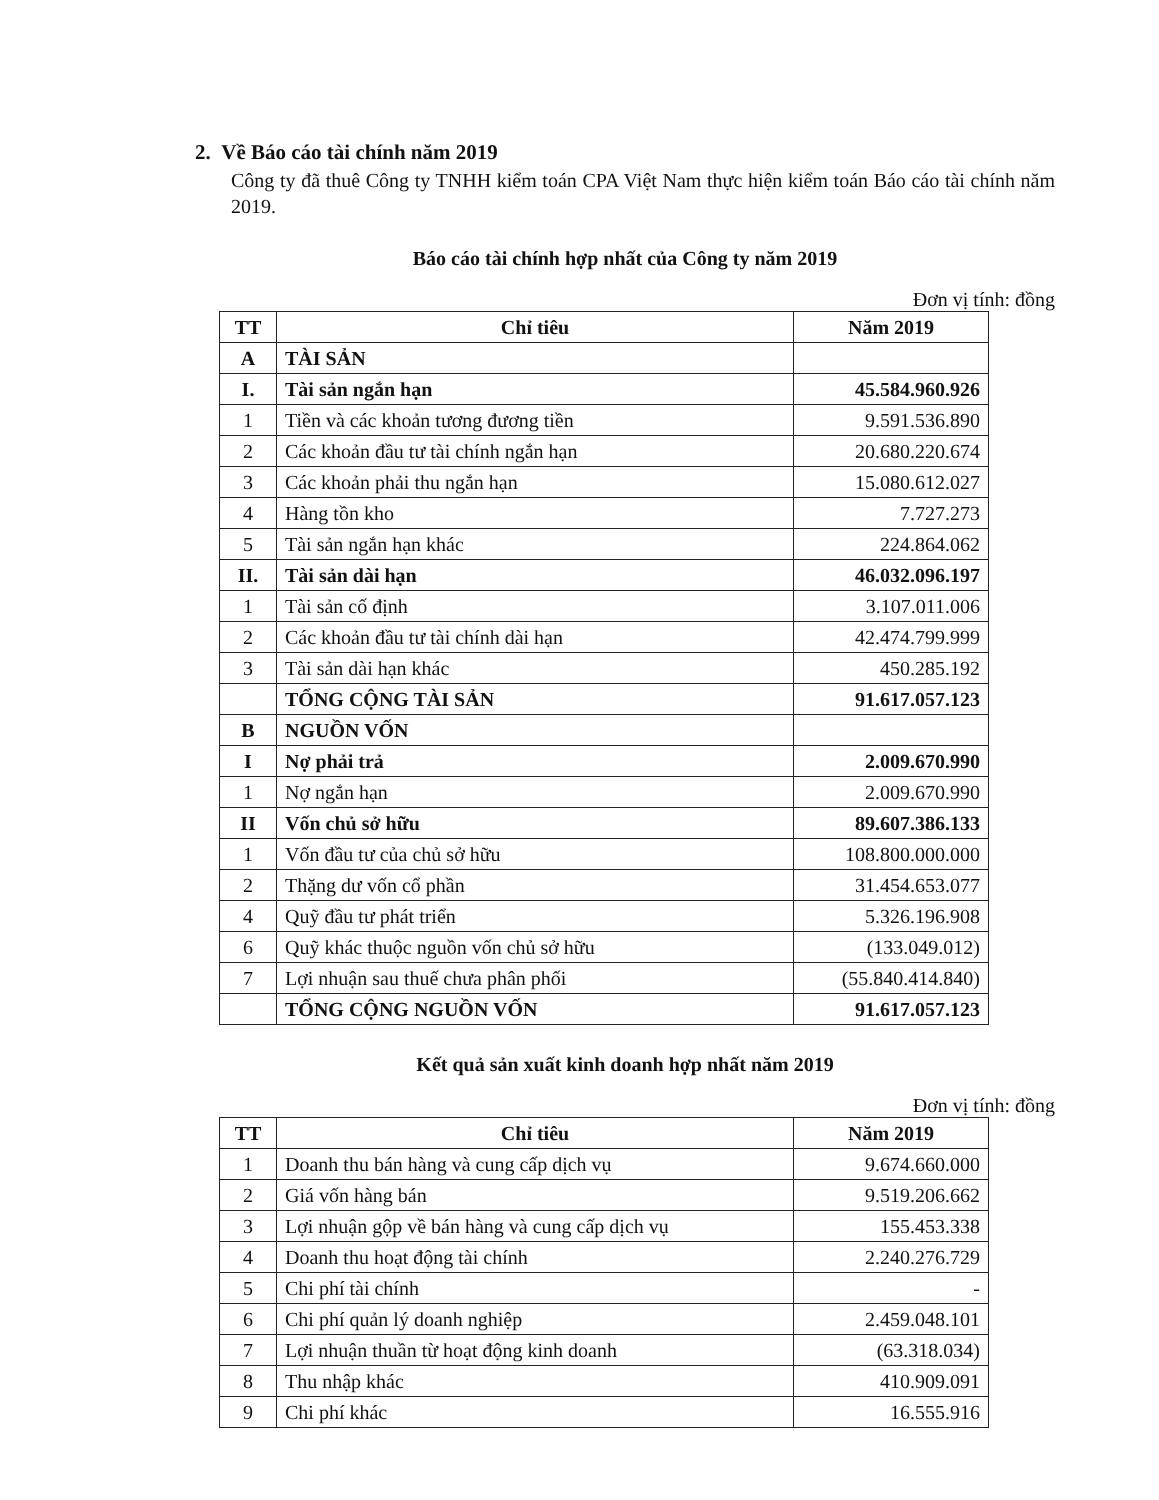2. Về Báo cáo tài chính năm 2019
Công ty đã thuê Công ty TNHH kiểm toán CPA Việt Nam thực hiện kiểm toán Báo cáo tài chính năm 2019.
Báo cáo tài chính hợp nhất của Công ty năm 2019
Đơn vị tính: đồng
| TT | Chỉ tiêu | Năm 2019 |
| --- | --- | --- |
| A | TÀI SẢN | |
| I. | Tài sản ngắn hạn | 45.584.960.926 |
| 1 | Tiền và các khoản tương đương tiền | 9.591.536.890 |
| 2 | Các khoản đầu tư tài chính ngắn hạn | 20.680.220.674 |
| 3 | Các khoản phải thu ngắn hạn | 15.080.612.027 |
| 4 | Hàng tồn kho | 7.727.273 |
| 5 | Tài sản ngắn hạn khác | 224.864.062 |
| II. | Tài sản dài hạn | 46.032.096.197 |
| 1 | Tài sản cố định | 3.107.011.006 |
| 2 | Các khoản đầu tư tài chính dài hạn | 42.474.799.999 |
| 3 | Tài sản dài hạn khác | 450.285.192 |
| | TỔNG CỘNG TÀI SẢN | 91.617.057.123 |
| B | NGUỒN VỐN | |
| I | Nợ phải trả | 2.009.670.990 |
| 1 | Nợ ngắn hạn | 2.009.670.990 |
| II | Vốn chủ sở hữu | 89.607.386.133 |
| 1 | Vốn đầu tư của chủ sở hữu | 108.800.000.000 |
| 2 | Thặng dư vốn cổ phần | 31.454.653.077 |
| 4 | Quỹ đầu tư phát triển | 5.326.196.908 |
| 6 | Quỹ khác thuộc nguồn vốn chủ sở hữu | (133.049.012) |
| 7 | Lợi nhuận sau thuế chưa phân phối | (55.840.414.840) |
| | TỔNG CỘNG NGUỒN VỐN | 91.617.057.123 |
Kết quả sản xuất kinh doanh hợp nhất năm 2019
Đơn vị tính: đồng
| TT | Chỉ tiêu | Năm 2019 |
| --- | --- | --- |
| 1 | Doanh thu bán hàng và cung cấp dịch vụ | 9.674.660.000 |
| 2 | Giá vốn hàng bán | 9.519.206.662 |
| 3 | Lợi nhuận gộp về bán hàng và cung cấp dịch vụ | 155.453.338 |
| 4 | Doanh thu hoạt động tài chính | 2.240.276.729 |
| 5 | Chi phí tài chính | - |
| 6 | Chi phí quản lý doanh nghiệp | 2.459.048.101 |
| 7 | Lợi nhuận thuần từ hoạt động kinh doanh | (63.318.034) |
| 8 | Thu nhập khác | 410.909.091 |
| 9 | Chi phí khác | 16.555.916 |